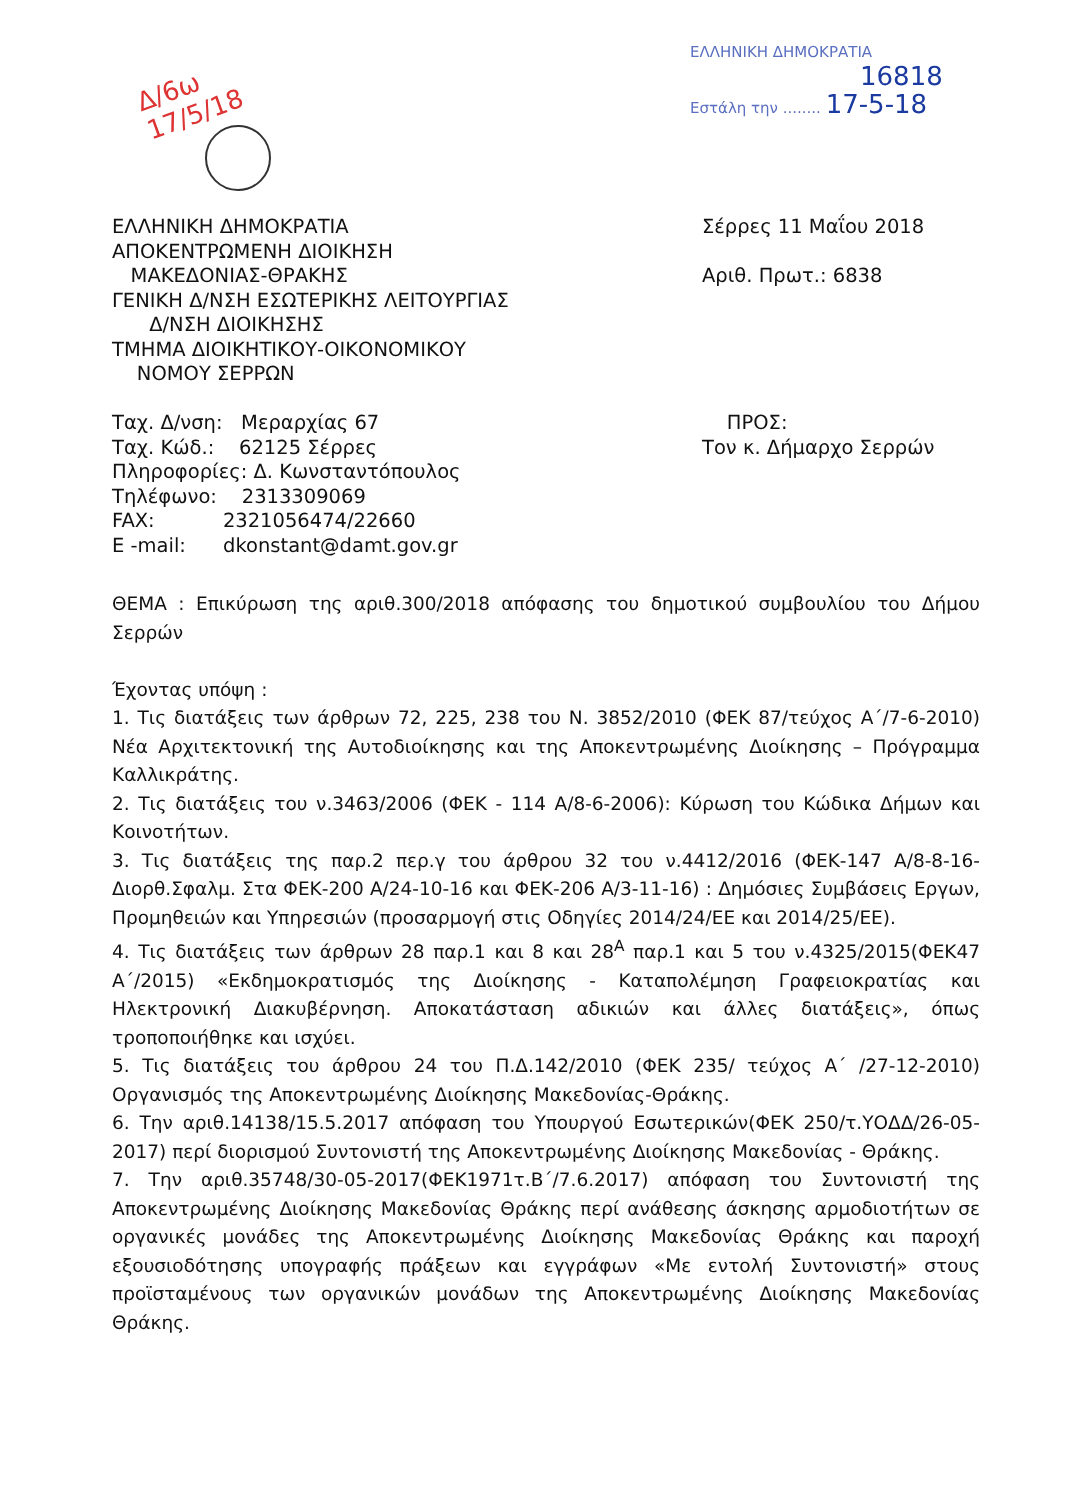ΕΛΛΗΝΙΚΗ ΔΗΜΟΚΡΑΤΙΑ
16818
Εστάλη την ........ 17-5-18
Δ/6ω
17/5/18
ΕΛΛΗΝΙΚΗ ΔΗΜΟΚΡΑΤΙΑ
ΑΠΟΚΕΝΤΡΩΜΕΝΗ ΔΙΟΙΚΗΣΗ
ΜΑΚΕΔΟΝΙΑΣ-ΘΡΑΚΗΣ
ΓΕΝΙΚΗ Δ/ΝΣΗ ΕΣΩΤΕΡΙΚΗΣ ΛΕΙΤΟΥΡΓΙΑΣ
Δ/ΝΣΗ ΔΙΟΙΚΗΣΗΣ
ΤΜΗΜΑ ΔΙΟΙΚΗΤΙΚΟΥ-ΟΙΚΟΝΟΜΙΚΟΥ
ΝΟΜΟΥ ΣΕΡΡΩΝ
Ταχ. Δ/νση: Μεραρχίας 67
Ταχ. Κώδ.: 62125 Σέρρες
Πληροφορίες: Δ. Κωνσταντόπουλος
Τηλέφωνο: 2313309069
FAX: 2321056474/22660
E -mail: dkonstant@damt.gov.gr
Σέρρες 11 Μαΐου 2018
Αριθ. Πρωτ.: 6838
ΠΡΟΣ:
Τον κ. Δήμαρχο Σερρών
ΘΕΜΑ : Επικύρωση της αριθ.300/2018 απόφασης του δημοτικού συμβουλίου του Δήμου Σερρών
Έχοντας υπόψη :
1. Τις διατάξεις των άρθρων 72, 225, 238 του Ν. 3852/2010 (ΦΕΚ 87/τεύχος Α΄/7-6-2010) Νέα Αρχιτεκτονική της Αυτοδιοίκησης και της Αποκεντρωμένης Διοίκησης – Πρόγραμμα Καλλικράτης.
2. Τις διατάξεις του ν.3463/2006 (ΦΕΚ - 114 Α/8-6-2006): Κύρωση του Κώδικα Δήμων και Κοινοτήτων.
3. Τις διατάξεις της παρ.2 περ.γ του άρθρου 32 του ν.4412/2016 (ΦΕΚ-147 Α/8-8-16-Διορθ.Σφαλμ. Στα ΦΕΚ-200 Α/24-10-16 και ΦΕΚ-206 Α/3-11-16) : Δημόσιες Συμβάσεις Εργων, Προμηθειών και Υπηρεσιών (προσαρμογή στις Οδηγίες 2014/24/ΕΕ και 2014/25/ΕΕ).
4. Τις διατάξεις των άρθρων 28 παρ.1 και 8 και 28<sup>Α</sup> παρ.1 και 5 του ν.4325/2015(ΦΕΚ47 Α΄/2015) «Εκδημοκρατισμός της Διοίκησης - Καταπολέμηση Γραφειοκρατίας και Ηλεκτρονική Διακυβέρνηση. Αποκατάσταση αδικιών και άλλες διατάξεις», όπως τροποποιήθηκε και ισχύει.
5. Τις διατάξεις του άρθρου 24 του Π.Δ.142/2010 (ΦΕΚ 235/ τεύχος Α΄ /27-12-2010) Οργανισμός της Αποκεντρωμένης Διοίκησης Μακεδονίας-Θράκης.
6. Την αριθ.14138/15.5.2017 απόφαση του Υπουργού Εσωτερικών(ΦΕΚ 250/τ.ΥΟΔΔ/26-05-2017) περί διορισμού Συντονιστή της Αποκεντρωμένης Διοίκησης Μακεδονίας - Θράκης.
7. Την αριθ.35748/30-05-2017(ΦΕΚ1971τ.Β΄/7.6.2017) απόφαση του Συντονιστή της Αποκεντρωμένης Διοίκησης Μακεδονίας Θράκης περί ανάθεσης άσκησης αρμοδιοτήτων σε οργανικές μονάδες της Αποκεντρωμένης Διοίκησης Μακεδονίας Θράκης και παροχή εξουσιοδότησης υπογραφής πράξεων και εγγράφων «Με εντολή Συντονιστή» στους προϊσταμένους των οργανικών μονάδων της Αποκεντρωμένης Διοίκησης Μακεδονίας Θράκης.